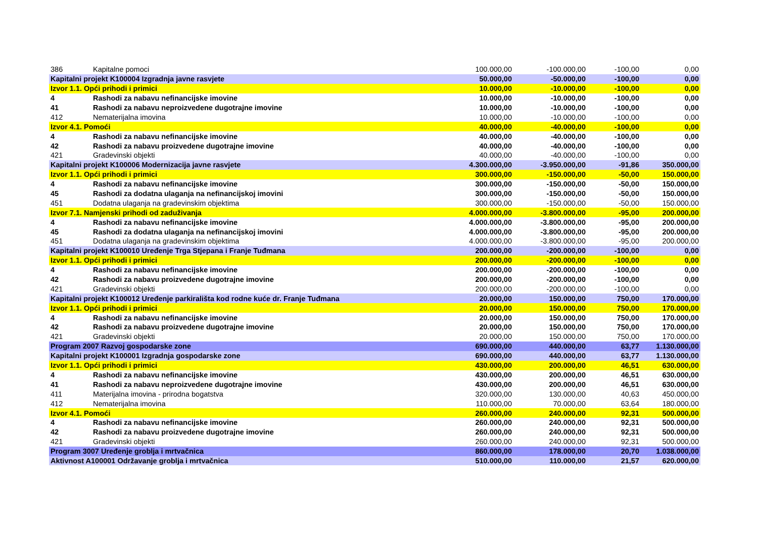| 386 | Kapitalne pomoci | 100.000,00 | -100.000,00 | -100,00 | 0,00 |
| Kapitalni projekt K100004 Izgradnja javne rasvjete | | 50.000,00 | -50.000,00 | -100,00 | 0,00 |
| Izvor 1.1. Opći prihodi i primici | | 10.000,00 | -10.000,00 | -100,00 | 0,00 |
| 4 | Rashodi za nabavu nefinancijske imovine | 10.000,00 | -10.000,00 | -100,00 | 0,00 |
| 41 | Rashodi za nabavu neproizvedene dugotrajne imovine | 10.000,00 | -10.000,00 | -100,00 | 0,00 |
| 412 | Nematerijalna imovina | 10.000,00 | -10.000,00 | -100,00 | 0,00 |
| Izvor 4.1. Pomoći | | 40.000,00 | -40.000,00 | -100,00 | 0,00 |
| 4 | Rashodi za nabavu nefinancijske imovine | 40.000,00 | -40.000,00 | -100,00 | 0,00 |
| 42 | Rashodi za nabavu proizvedene dugotrajne imovine | 40.000,00 | -40.000,00 | -100,00 | 0,00 |
| 421 | Gradevinski objekti | 40.000,00 | -40.000,00 | -100,00 | 0,00 |
| Kapitalni projekt K100006 Modernizacija javne rasvjete | | 4.300.000,00 | -3.950.000,00 | -91,86 | 350.000,00 |
| Izvor 1.1. Opći prihodi i primici | | 300.000,00 | -150.000,00 | -50,00 | 150.000,00 |
| 4 | Rashodi za nabavu nefinancijske imovine | 300.000,00 | -150.000,00 | -50,00 | 150.000,00 |
| 45 | Rashodi za dodatna ulaganja na nefinancijskoj imovini | 300.000,00 | -150.000,00 | -50,00 | 150.000,00 |
| 451 | Dodatna ulaganja na gradevinskim objektima | 300.000,00 | -150.000,00 | -50,00 | 150.000,00 |
| Izvor 7.1. Namjenski prihodi od zaduživanja | | 4.000.000,00 | -3.800.000,00 | -95,00 | 200.000,00 |
| 4 | Rashodi za nabavu nefinancijske imovine | 4.000.000,00 | -3.800.000,00 | -95,00 | 200.000,00 |
| 45 | Rashodi za dodatna ulaganja na nefinancijskoj imovini | 4.000.000,00 | -3.800.000,00 | -95,00 | 200.000,00 |
| 451 | Dodatna ulaganja na gradevinskim objektima | 4.000.000,00 | -3.800.000,00 | -95,00 | 200.000,00 |
| Kapitalni projekt K100010 Uređenje Trga Stjepana i Franje Tuđmana | | 200.000,00 | -200.000,00 | -100,00 | 0,00 |
| Izvor 1.1. Opći prihodi i primici | | 200.000,00 | -200.000,00 | -100,00 | 0,00 |
| 4 | Rashodi za nabavu nefinancijske imovine | 200.000,00 | -200.000,00 | -100,00 | 0,00 |
| 42 | Rashodi za nabavu proizvedene dugotrajne imovine | 200.000,00 | -200.000,00 | -100,00 | 0,00 |
| 421 | Gradevinski objekti | 200.000,00 | -200.000,00 | -100,00 | 0,00 |
| Kapitalni projekt K100012 Uređenje parkirališta kod rodne kuće dr. Franje Tuđmana | | 20.000,00 | 150.000,00 | 750,00 | 170.000,00 |
| Izvor 1.1. Opći prihodi i primici | | 20.000,00 | 150.000,00 | 750,00 | 170.000,00 |
| 4 | Rashodi za nabavu nefinancijske imovine | 20.000,00 | 150.000,00 | 750,00 | 170.000,00 |
| 42 | Rashodi za nabavu proizvedene dugotrajne imovine | 20.000,00 | 150.000,00 | 750,00 | 170.000,00 |
| 421 | Gradevinski objekti | 20.000,00 | 150.000,00 | 750,00 | 170.000,00 |
| Program 2007 Razvoj gospodarske zone | | 690.000,00 | 440.000,00 | 63,77 | 1.130.000,00 |
| Kapitalni projekt K100001 Izgradnja gospodarske zone | | 690.000,00 | 440.000,00 | 63,77 | 1.130.000,00 |
| Izvor 1.1. Opći prihodi i primici | | 430.000,00 | 200.000,00 | 46,51 | 630.000,00 |
| 4 | Rashodi za nabavu nefinancijske imovine | 430.000,00 | 200.000,00 | 46,51 | 630.000,00 |
| 41 | Rashodi za nabavu neproizvedene dugotrajne imovine | 430.000,00 | 200.000,00 | 46,51 | 630.000,00 |
| 411 | Materijalna imovina - prirodna bogatstva | 320.000,00 | 130.000,00 | 40,63 | 450.000,00 |
| 412 | Nematerijalna imovina | 110.000,00 | 70.000,00 | 63,64 | 180.000,00 |
| Izvor 4.1. Pomoći | | 260.000,00 | 240.000,00 | 92,31 | 500.000,00 |
| 4 | Rashodi za nabavu nefinancijske imovine | 260.000,00 | 240.000,00 | 92,31 | 500.000,00 |
| 42 | Rashodi za nabavu proizvedene dugotrajne imovine | 260.000,00 | 240.000,00 | 92,31 | 500.000,00 |
| 421 | Gradevinski objekti | 260.000,00 | 240.000,00 | 92,31 | 500.000,00 |
| Program 3007 Uređenje groblja i mrtvačnica | | 860.000,00 | 178.000,00 | 20,70 | 1.038.000,00 |
| Aktivnost A100001 Održavanje groblja i mrtvačnica | | 510.000,00 | 110.000,00 | 21,57 | 620.000,00 |